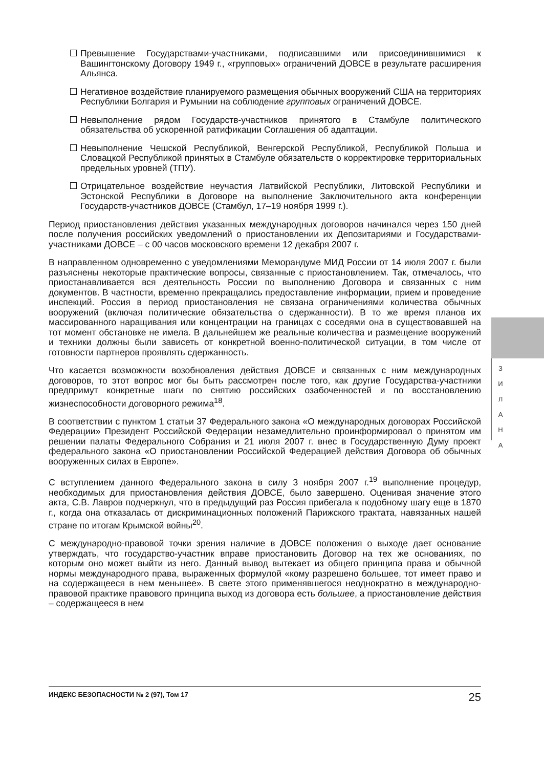Превышение Государствами-участниками, подписавшими или присоединившимися к Вашингтонскому Договору 1949 г., «групповых» ограничений ДОВСЕ в результате расширения Альянса.
Негативное воздействие планируемого размещения обычных вооружений США на территориях Республики Болгария и Румынии на соблюдение групповых ограничений ДОВСЕ.
Невыполнение рядом Государств-участников принятого в Стамбуле политического обязательства об ускоренной ратификации Соглашения об адаптации.
Невыполнение Чешской Республикой, Венгерской Республикой, Республикой Польша и Словацкой Республикой принятых в Стамбуле обязательств о корректировке территориальных предельных уровней (ТПУ).
Отрицательное воздействие неучастия Латвийской Республики, Литовской Республики и Эстонской Республики в Договоре на выполнение Заключительного акта конференции Государств-участников ДОВСЕ (Стамбул, 17–19 ноября 1999 г.).
Период приостановления действия указанных международных договоров начинался через 150 дней после получения российских уведомлений о приостановлении их Депозитариями и Государствами-участниками ДОВСЕ – с 00 часов московского времени 12 декабря 2007 г.
В направленном одновременно с уведомлениями Меморандуме МИД России от 14 июля 2007 г. были разъяснены некоторые практические вопросы, связанные с приостановлением. Так, отмечалось, что приостанавливается вся деятельность России по выполнению Договора и связанных с ним документов. В частности, временно прекращались предоставление информации, прием и проведение инспекций. Россия в период приостановления не связана ограничениями количества обычных вооружений (включая политические обязательства о сдержанности). В то же время планов их массированного наращивания или концентрации на границах с соседями она в существовавшей на тот момент обстановке не имела. В дальнейшем же реальные количества и размещение вооружений и техники должны были зависеть от конкретной военно-политической ситуации, в том числе от готовности партнеров проявлять сдержанность.
Что касается возможности возобновления действия ДОВСЕ и связанных с ним международных договоров, то этот вопрос мог бы быть рассмотрен после того, как другие Государства-участники предпримут конкретные шаги по снятию российских озабоченностей и по восстановлению жизнеспособности договорного режима<sup>18</sup>.
В соответствии с пунктом 1 статьи 37 Федерального закона «О международных договорах Российской Федерации» Президент Российской Федерации незамедлительно проинформировал о принятом им решении палаты Федерального Собрания и 21 июля 2007 г. внес в Государственную Думу проект федерального закона «О приостановлении Российской Федерацией действия Договора об обычных вооруженных силах в Европе».
С вступлением данного Федерального закона в силу 3 ноября 2007 г.<sup>19</sup> выполнение процедур, необходимых для приостановления действия ДОВСЕ, было завершено. Оценивая значение этого акта, С.В. Лавров подчеркнул, что в предыдущий раз Россия прибегала к подобному шагу еще в 1870 г., когда она отказалась от дискриминационных положений Парижского трактата, навязанных нашей стране по итогам Крымской войны<sup>20</sup>.
С международно-правовой точки зрения наличие в ДОВСЕ положения о выходе дает основание утверждать, что государство-участник вправе приостановить Договор на тех же основаниях, по которым оно может выйти из него. Данный вывод вытекает из общего принципа права и обычной нормы международного права, выраженных формулой «кому разрешено большее, тот имеет право и на содержащееся в нем меньшее». В свете этого применявшегося неоднократно в международно-правовой практике правового принципа выход из договора есть большее, а приостановление действия – содержащееся в нем
З И Л А Н А
ИНДЕКС БЕЗОПАСНОСТИ № 2 (97), Том 17 25